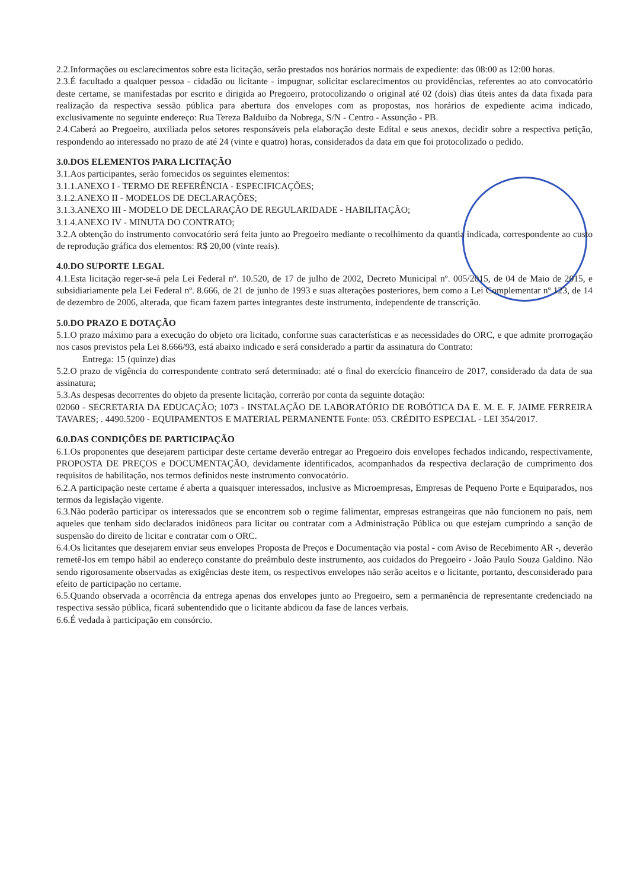2.2.Informações ou esclarecimentos sobre esta licitação, serão prestados nos horários normais de expediente: das 08:00 as 12:00 horas.
2.3.É facultado a qualquer pessoa - cidadão ou licitante - impugnar, solicitar esclarecimentos ou providências, referentes ao ato convocatório deste certame, se manifestadas por escrito e dirigida ao Pregoeiro, protocolizando o original até 02 (dois) dias úteis antes da data fixada para realização da respectiva sessão pública para abertura dos envelopes com as propostas, nos horários de expediente acima indicado, exclusivamente no seguinte endereço: Rua Tereza Balduibo da Nobrega, S/N - Centro - Assunção - PB.
2.4.Caberá ao Pregoeiro, auxiliada pelos setores responsáveis pela elaboração deste Edital e seus anexos, decidir sobre a respectiva petição, respondendo ao interessado no prazo de até 24 (vinte e quatro) horas, considerados da data em que foi protocolizado o pedido.
3.0.DOS ELEMENTOS PARA LICITAÇÃO
3.1.Aos participantes, serão fornecidos os seguintes elementos:
3.1.1.ANEXO I - TERMO DE REFERÊNCIA - ESPECIFICAÇÕES;
3.1.2.ANEXO II - MODELOS DE DECLARAÇÕES;
3.1.3.ANEXO III - MODELO DE DECLARAÇÃO DE REGULARIDADE - HABILITAÇÃO;
3.1.4.ANEXO IV - MINUTA DO CONTRATO;
3.2.A obtenção do instrumento convocatório será feita junto ao Pregoeiro mediante o recolhimento da quantia indicada, correspondente ao custo de reprodução gráfica dos elementos: R$ 20,00 (vinte reais).
4.0.DO SUPORTE LEGAL
4.1.Esta licitação reger-se-á pela Lei Federal nº. 10.520, de 17 de julho de 2002, Decreto Municipal nº. 005/2015, de 04 de Maio de 2015, e subsidiariamente pela Lei Federal nº. 8.666, de 21 de junho de 1993 e suas alterações posteriores, bem como a Lei Complementar nº 123, de 14 de dezembro de 2006, alterada, que ficam fazem partes integrantes deste instrumento, independente de transcrição.
5.0.DO PRAZO E DOTAÇÃO
5.1.O prazo máximo para a execução do objeto ora licitado, conforme suas características e as necessidades do ORC, e que admite prorrogação nos casos previstos pela Lei 8.666/93, está abaixo indicado e será considerado a partir da assinatura do Contrato:
Entrega: 15 (quinze) dias
5.2.O prazo de vigência do correspondente contrato será determinado: até o final do exercício financeiro de 2017, considerado da data de sua assinatura;
5.3.As despesas decorrentes do objeto da presente licitação, correrão por conta da seguinte dotação:
02060 - SECRETARIA DA EDUCAÇÃO; 1073 - INSTALAÇÃO DE LABORATÓRIO DE ROBÓTICA DA E. M. E. F. JAIME FERREIRA TAVARES; . 4490.5200 - EQUIPAMENTOS E MATERIAL PERMANENTE Fonte: 053. CRÉDITO ESPECIAL - LEI 354/2017.
6.0.DAS CONDIÇÕES DE PARTICIPAÇÃO
6.1.Os proponentes que desejarem participar deste certame deverão entregar ao Pregoeiro dois envelopes fechados indicando, respectivamente, PROPOSTA DE PREÇOS e DOCUMENTAÇÃO, devidamente identificados, acompanhados da respectiva declaração de cumprimento dos requisitos de habilitação, nos termos definidos neste instrumento convocatório.
6.2.A participação neste certame é aberta a quaisquer interessados, inclusive as Microempresas, Empresas de Pequeno Porte e Equiparados, nos termos da legislação vigente.
6.3.Não poderão participar os interessados que se encontrem sob o regime falimentar, empresas estrangeiras que não funcionem no país, nem aqueles que tenham sido declarados inidôneos para licitar ou contratar com a Administração Pública ou que estejam cumprindo a sanção de suspensão do direito de licitar e contratar com o ORC.
6.4.Os licitantes que desejarem enviar seus envelopes Proposta de Preços e Documentação via postal - com Aviso de Recebimento AR -, deverão remetê-los em tempo hábil ao endereço constante do preâmbulo deste instrumento, aos cuidados do Pregoeiro - João Paulo Souza Galdino. Não sendo rigorosamente observadas as exigências deste item, os respectivos envelopes não serão aceitos e o licitante, portanto, desconsiderado para efeito de participação no certame.
6.5.Quando observada a ocorrência da entrega apenas dos envelopes junto ao Pregoeiro, sem a permanência de representante credenciado na respectiva sessão pública, ficará subentendido que o licitante abdicou da fase de lances verbais.
6.6.É vedada à participação em consórcio.